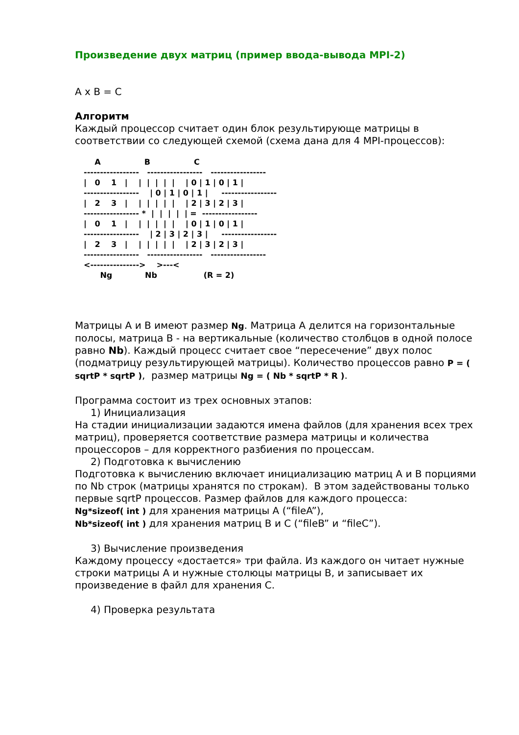Произведение двух матриц (пример ввода-вывода MPI-2)
A x B = C
Алгоритм
Каждый процессор считает один блок результирующе матрицы в соответствии со следующей схемой (схема дана для 4 MPI-процессов):
    A                B                C
-----------------   -----------------   -----------------
|   0    1   |    |  |  |  |  |    | 0 | 1 | 0 | 1 |
-----------------    | 0 | 1 | 0 | 1 |     -----------------
|   2    3   |    |  |  |  |  |    | 2 | 3 | 2 | 3 |
----------------- *  |  |  |  |  | =  -----------------
|   0    1   |    |  |  |  |  |    | 0 | 1 | 0 | 1 |
-----------------    | 2 | 3 | 2 | 3 |     -----------------
|   2    3   |    |  |  |  |  |    | 2 | 3 | 2 | 3 |
-----------------   -----------------   -----------------
<--------------->    >---<
      Ng            Nb                 (R = 2)
Матрицы A и B имеют размер Ng. Матрица A делится на горизонтальные полосы, матрица B - на вертикальные (количество столбцов в одной полосе равно Nb). Каждый процесс считает свое “пересечение” двух полос (подматрицу результирующей матрицы). Количество процессов равно P = ( sqrtP * sqrtP ), размер матрицы Ng = ( Nb * sqrtP * R ).
Программа состоит из трех основных этапов:
1) Инициализация
На стадии инициализации задаются имена файлов (для хранения всех трех матриц), проверяется соответствие размера матрицы и количества процессоров – для корректного разбиения по процессам.
2) Подготовка к вычислению
Подготовка к вычислению включает инициализацию матриц A и B порциями по Nb строк (матрицы хранятся по строкам). В этом задействованы только первые sqrtP процессов. Размер файлов для каждого процесса:
Ng*sizeof( int ) для хранения матрицы A (“fileA”),
Nb*sizeof( int ) для хранения матриц B и C (“fileB” и “fileC”).
3) Вычисление произведения
Каждому процессу «достается» три файла. Из каждого он читает нужные строки матрицы A и нужные столюцы матрицы B, и записывает их произведение в файл для хранения C.
4) Проверка результата